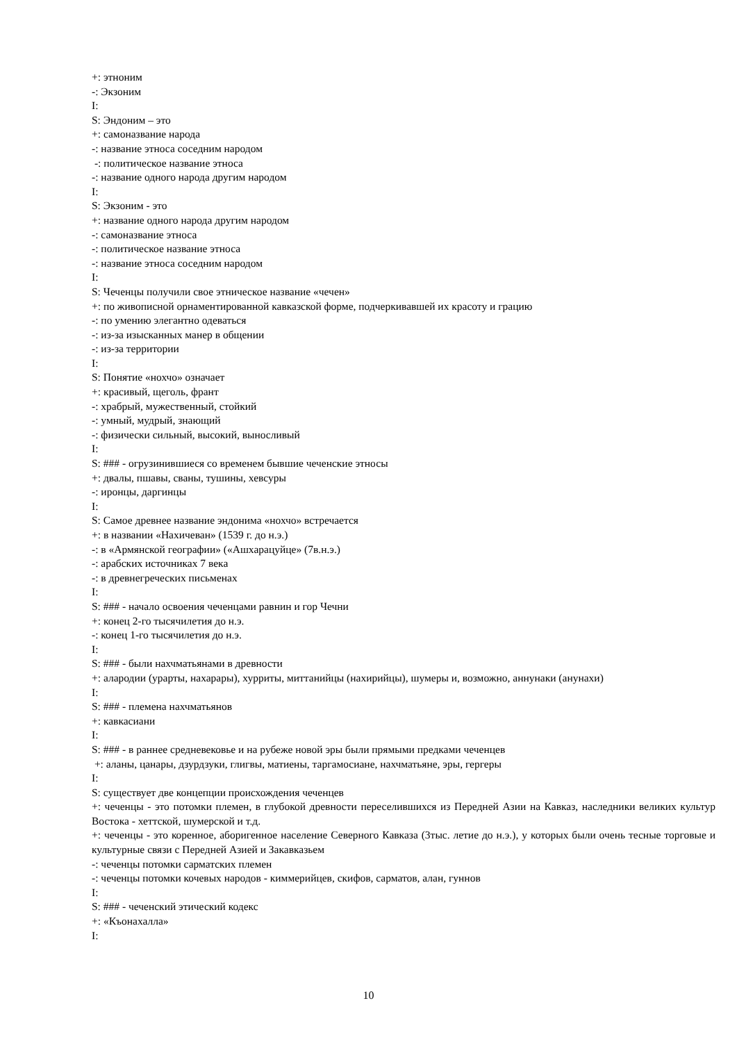+: этноним
-: Экзоним
I:
S: Эндоним – это
+: самоназвание народа
-: название этноса соседним народом
-: политическое название этноса
-: название одного народа другим народом
I:
S: Экзоним - это
+: название одного народа другим народом
-: самоназвание этноса
-: политическое название этноса
-: название этноса соседним народом
I:
S: Чеченцы получили свое этническое название «чечен»
+: по живописной орнаментированной кавказской форме, подчеркивавшей их красоту и грацию
-: по умению элегантно одеваться
-: из-за изысканных манер в общении
-: из-за территории
I:
S: Понятие «нохчо» означает
+: красивый, щеголь, франт
-: храбрый, мужественный, стойкий
-: умный, мудрый, знающий
-: физически сильный, высокий, выносливый
I:
S: ### - огрузинившиеся со временем бывшие чеченские этносы
+: двалы, пшавы, сваны, тушины, хевсуры
-: иронцы, даргинцы
I:
S: Самое древнее название эндонима «нохчо» встречается
+: в названии «Нахичеван» (1539 г. до н.э.)
-: в «Армянской географии» («Ашхарацуйце» (7в.н.э.)
-: арабских источниках 7 века
-: в древнегреческих письменах
I:
S: ### - начало освоения чеченцами равнин и гор Чечни
+: конец 2-го тысячилетия до н.э.
-: конец 1-го тысячилетия до н.э.
I:
S: ### - были нахчматьянами в древности
+: алародии (урарты, нахарары), хурриты, миттанийцы (нахирийцы), шумеры и, возможно, аннунаки (анунахи)
I:
S: ### - племена нахчматьянов
+: кавкасиани
I:
S: ### - в раннее средневековье и на рубеже новой эры были прямыми предками чеченцев
+: аланы, цанары, дзурдзуки, глигвы, матиены, таргамосиане, нахчматьяне, эры, гергеры
I:
S: существует две концепции происхождения чеченцев
+: чеченцы - это потомки племен, в глубокой древности переселившихся из Передней Азии на Кавказ, наследники великих культур Востока - хеттской, шумерской и т.д.
+: чеченцы - это коренное, аборигенное население Северного Кавказа (3тыс. летие до н.э.), у которых были очень тесные торговые и культурные связи с Передней Азией и Закавказьем
-: чеченцы потомки сарматских племен
-: чеченцы потомки кочевых народов - киммерийцев, скифов, сарматов, алан, гуннов
I:
S: ### - чеченский этический кодекс
+: «Къонахалла»
I:
10